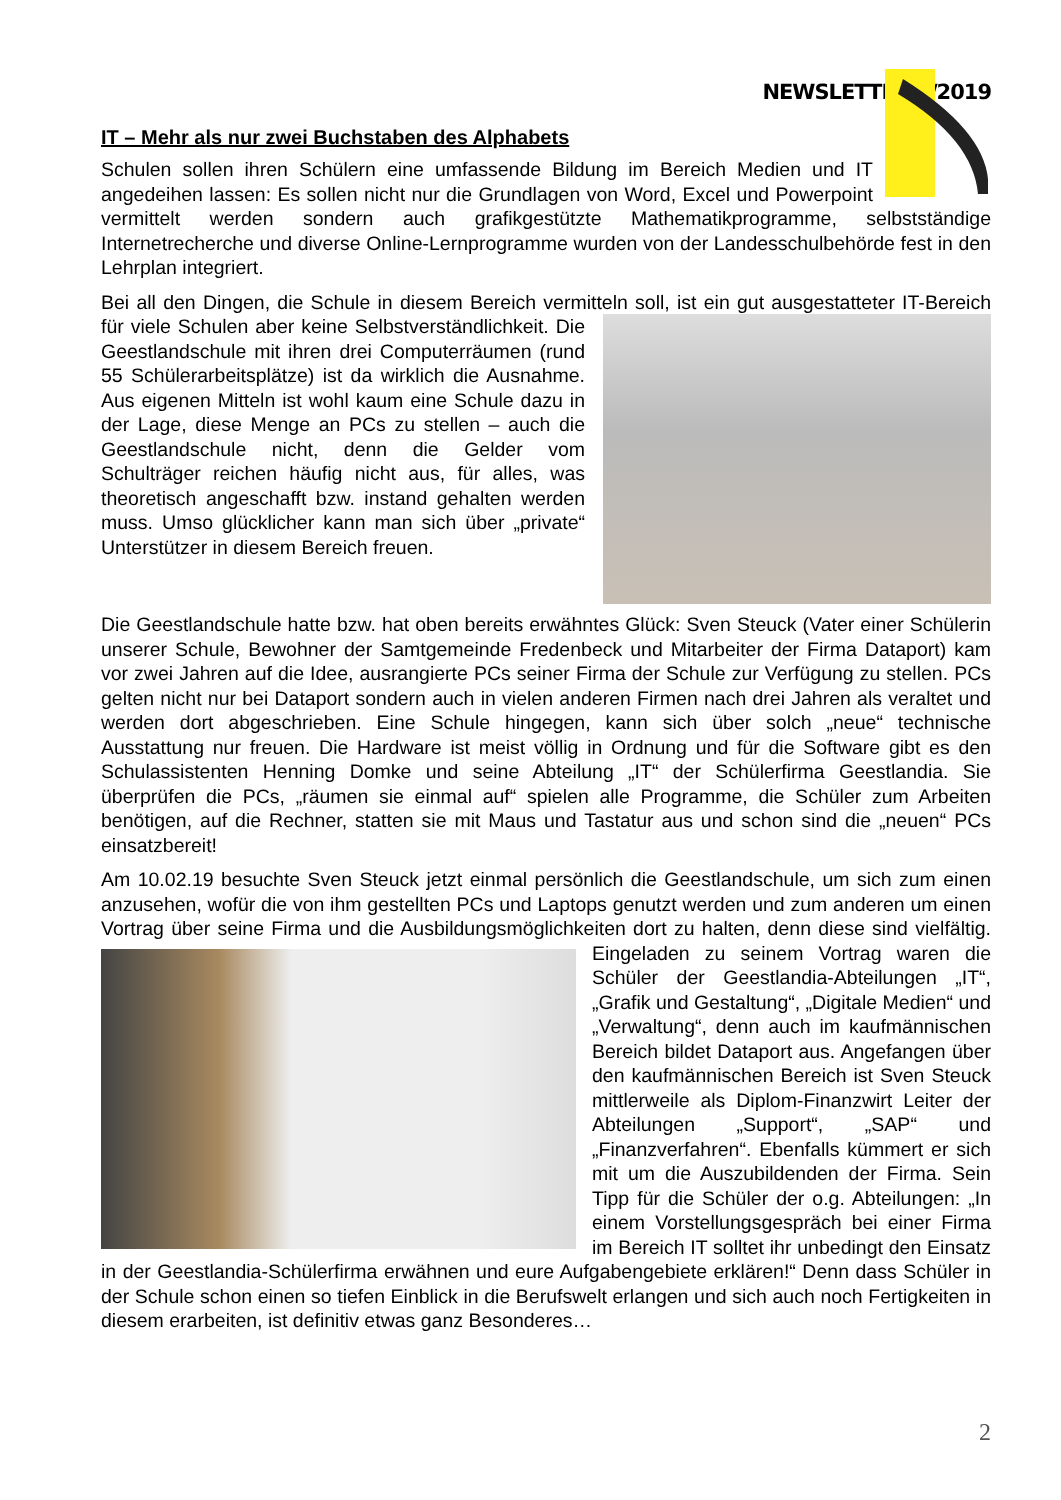NEWSLETTER 2/2019
IT – Mehr als nur zwei Buchstaben des Alphabets
Schulen sollen ihren Schülern eine umfassende Bildung im Bereich Medien und IT angedeihen lassen: Es sollen nicht nur die Grundlagen von Word, Excel und Powerpoint vermittelt werden sondern auch grafikgestützte Mathematikprogramme, selbstständige Internetrecherche und diverse Online-Lernprogramme wurden von der Landesschulbehörde fest in den Lehrplan integriert.
Bei all den Dingen, die Schule in diesem Bereich vermitteln soll, ist ein gut ausgestatteter IT- Bereich für viele Schulen aber keine Selbstverständlichkeit. Die Geestlandschule mit ihren drei Computerräumen (rund 55 Schülerarbeitsplätze) ist da wirklich die Ausnahme. Aus eigenen Mitteln ist wohl kaum eine Schule dazu in der Lage, diese Menge an PCs zu stellen – auch die Geestlandschule nicht, denn die Gelder vom Schulträger reichen häufig nicht aus, für alles, was theoretisch angeschafft bzw. instand gehalten werden muss. Umso glücklicher kann man sich über „private“ Unterstützer in diesem Bereich freuen.
Die Geestlandschule hatte bzw. hat oben bereits erwähntes Glück: Sven Steuck (Vater einer Schülerin unserer Schule, Bewohner der Samtgemeinde Fredenbeck und Mitarbeiter der Firma Dataport) kam vor zwei Jahren auf die Idee, ausrangierte PCs seiner Firma der Schule zur Verfügung zu stellen. PCs gelten nicht nur bei Dataport sondern auch in vielen anderen Firmen nach drei Jahren als veraltet und werden dort abgeschrieben. Eine Schule hingegen, kann sich über solch „neue“ technische Ausstattung nur freuen. Die Hardware ist meist völlig in Ordnung und für die Software gibt es den Schulassistenten Henning Domke und seine Abteilung „IT“ der Schülerfirma Geestlandia. Sie überprüfen die PCs, „räumen sie einmal auf“ spielen alle Programme, die Schüler zum Arbeiten benötigen, auf die Rechner, statten sie mit Maus und Tastatur aus und schon sind die „neuen“ PCs einsatzbereit!
Am 10.02.19 besuchte Sven Steuck jetzt einmal persönlich die Geestlandschule, um sich zum einen anzusehen, wofür die von ihm gestellten PCs und Laptops genutzt werden und zum anderen um einen Vortrag über seine Firma und die Ausbildungsmöglichkeiten dort zu halten, denn diese sind vielfältig. Eingeladen zu seinem Vortrag waren die Schüler der Geestlandia-Abteilungen „IT“, „Grafik und Gestaltung“, „Digitale Medien“ und „Verwaltung“, denn auch im kaufmännischen Bereich bildet Dataport aus. Angefangen über den kaufmännischen Bereich ist Sven Steuck mittlerweile als Diplom-Finanzwirt Leiter der Abteilungen „Support“, „SAP“ und „Finanzverfahren“. Ebenfalls kümmert er sich mit um die Auszubildenden der Firma. Sein Tipp für die Schüler der o.g. Abteilungen: „In einem Vorstellungsgespräch bei einer Firma im Bereich IT solltet ihr unbedingt den Einsatz in der Geestlandia-Schülerfirma erwähnen und eure Aufgabengebiete erklären!“ Denn dass Schüler in der Schule schon einen so tiefen Einblick in die Berufswelt erlangen und sich auch noch Fertigkeiten in diesem erarbeiten, ist definitiv etwas ganz Besonderes…
2